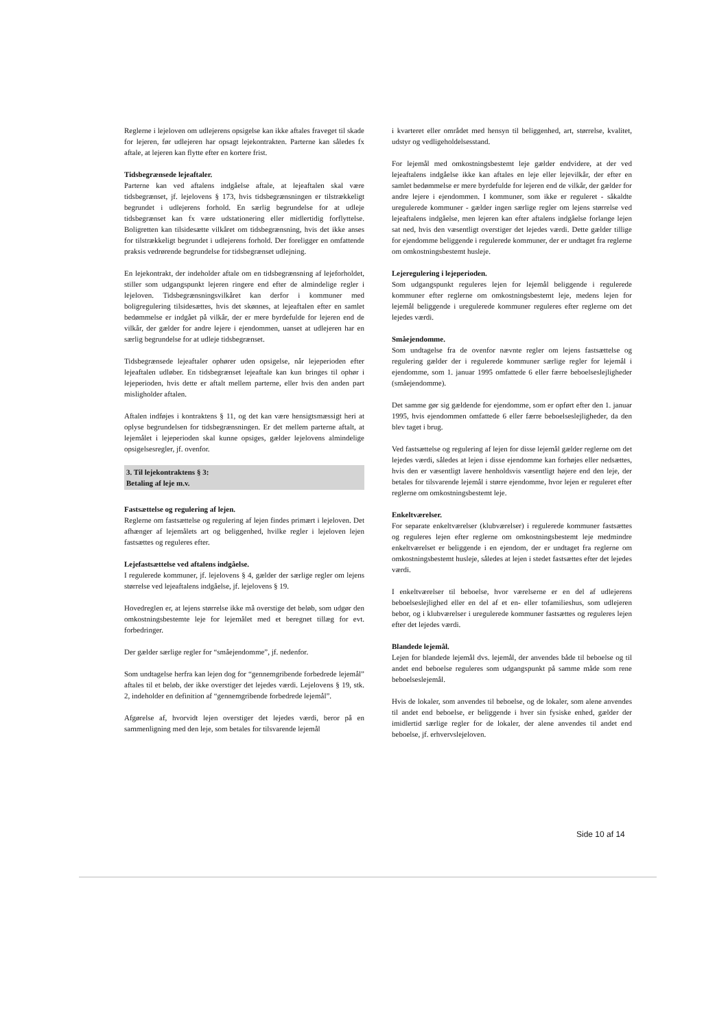Reglerne i lejeloven om udlejerens opsigelse kan ikke aftales fraveget til skade for lejeren, før udlejeren har opsagt lejekontrakten. Parterne kan således fx aftale, at lejeren kan flytte efter en kortere frist.
Tidsbegrænsede lejeaftaler.
Parterne kan ved aftalens indgåelse aftale, at lejeaftalen skal være tidsbegrænset, jf. lejelovens § 173, hvis tidsbegrænsningen er tilstrækkeligt begrundet i udlejerens forhold. En særlig begrundelse for at udleje tidsbegrænset kan fx være udstationering eller midlertidig forflyttelse. Boligretten kan tilsidesætte vilkåret om tidsbegrænsning, hvis det ikke anses for tilstrækkeligt begrundet i udlejerens forhold. Der foreligger en omfattende praksis vedrørende begrundelse for tidsbegrænset udlejning.
En lejekontrakt, der indeholder aftale om en tidsbegrænsning af lejeforholdet, stiller som udgangspunkt lejeren ringere end efter de almindelige regler i lejeloven. Tidsbegrænsningsvilkåret kan derfor i kommuner med boligregulering tilsidesættes, hvis det skønnes, at lejeaftalen efter en samlet bedømmelse er indgået på vilkår, der er mere byrdefulde for lejeren end de vilkår, der gælder for andre lejere i ejendommen, uanset at udlejeren har en særlig begrundelse for at udleje tidsbegrænset.
Tidsbegrænsede lejeaftaler ophører uden opsigelse, når lejeperioden efter lejeaftalen udløber. En tidsbegrænset lejeaftale kan kun bringes til ophør i lejeperioden, hvis dette er aftalt mellem parterne, eller hvis den anden part misligholder aftalen.
Aftalen indføjes i kontraktens § 11, og det kan være hensigtsmæssigt heri at oplyse begrundelsen for tidsbegrænsningen. Er det mellem parterne aftalt, at lejemålet i lejeperioden skal kunne opsiges, gælder lejelovens almindelige opsigelsesregler, jf. ovenfor.
3. Til lejekontraktens § 3:
Betaling af leje m.v.
Fastsættelse og regulering af lejen.
Reglerne om fastsættelse og regulering af lejen findes primært i lejeloven. Det afhænger af lejemålets art og beliggenhed, hvilke regler i lejeloven lejen fastsættes og reguleres efter.
Lejefastsættelse ved aftalens indgåelse.
I regulerede kommuner, jf. lejelovens § 4, gælder der særlige regler om lejens størrelse ved lejeaftalens indgåelse, jf. lejelovens § 19.
Hovedreglen er, at lejens størrelse ikke må overstige det beløb, som udgør den omkostningsbestemte leje for lejemålet med et beregnet tillæg for evt. forbedringer.
Der gælder særlige regler for “småejendomme”, jf. nedenfor.
Som undtagelse herfra kan lejen dog for “gennemgribende forbedrede lejemål” aftales til et beløb, der ikke overstiger det lejedes værdi. Lejelovens § 19, stk. 2, indeholder en definition af “gennemgribende forbedrede lejemål”.
Afgørelse af, hvorvidt lejen overstiger det lejedes værdi, beror på en sammenligning med den leje, som betales for tilsvarende lejemål
i kvarteret eller området med hensyn til beliggenhed, art, størrelse, kvalitet, udstyr og vedligeholdelsesstand.
For lejemål med omkostningsbestemt leje gælder endvidere, at der ved lejeaftalens indgåelse ikke kan aftales en leje eller lejevilkår, der efter en samlet bedømmelse er mere byrdefulde for lejeren end de vilkår, der gælder for andre lejere i ejendommen. I kommuner, som ikke er reguleret - såkaldte uregulerede kommuner - gælder ingen særlige regler om lejens størrelse ved lejeaftalens indgåelse, men lejeren kan efter aftalens indgåelse forlange lejen sat ned, hvis den væsentligt overstiger det lejedes værdi. Dette gælder tillige for ejendomme beliggende i regulerede kommuner, der er undtaget fra reglerne om omkostningsbestemt husleje.
Lejeregulering i lejeperioden.
Som udgangspunkt reguleres lejen for lejemål beliggende i regulerede kommuner efter reglerne om omkostningsbestemt leje, medens lejen for lejemål beliggende i uregulerede kommuner reguleres efter reglerne om det lejedes værdi.
Småejendomme.
Som undtagelse fra de ovenfor nævnte regler om lejens fastsættelse og regulering gælder der i regulerede kommuner særlige regler for lejemål i ejendomme, som 1. januar 1995 omfattede 6 eller færre beboelseslejligheder (småejendomme).
Det samme gør sig gældende for ejendomme, som er opført efter den 1. januar 1995, hvis ejendommen omfattede 6 eller færre beboelseslejligheder, da den blev taget i brug.
Ved fastsættelse og regulering af lejen for disse lejemål gælder reglerne om det lejedes værdi, således at lejen i disse ejendomme kan forhøjes eller nedsættes, hvis den er væsentligt lavere henholdsvis væsentligt højere end den leje, der betales for tilsvarende lejemål i større ejendomme, hvor lejen er reguleret efter reglerne om omkostningsbestemt leje.
Enkeltværelser.
For separate enkeltværelser (klubværelser) i regulerede kommuner fastsættes og reguleres lejen efter reglerne om omkostningsbestemt leje medmindre enkeltværelset er beliggende i en ejendom, der er undtaget fra reglerne om omkostningsbestemt husleje, således at lejen i stedet fastsættes efter det lejedes værdi.
I enkeltværelser til beboelse, hvor værelserne er en del af udlejerens beboelseslejlighed eller en del af et en- eller tofamilieshus, som udlejeren bebor, og i klubværelser i uregulerede kommuner fastsættes og reguleres lejen efter det lejedes værdi.
Blandede lejemål.
Lejen for blandede lejemål dvs. lejemål, der anvendes både til beboelse og til andet end beboelse reguleres som udgangspunkt på samme måde som rene beboelseslejemål.
Hvis de lokaler, som anvendes til beboelse, og de lokaler, som alene anvendes til andet end beboelse, er beliggende i hver sin fysiske enhed, gælder der imidlertid særlige regler for de lokaler, der alene anvendes til andet end beboelse, jf. erhvervslejeloven.
Side 10 af 14